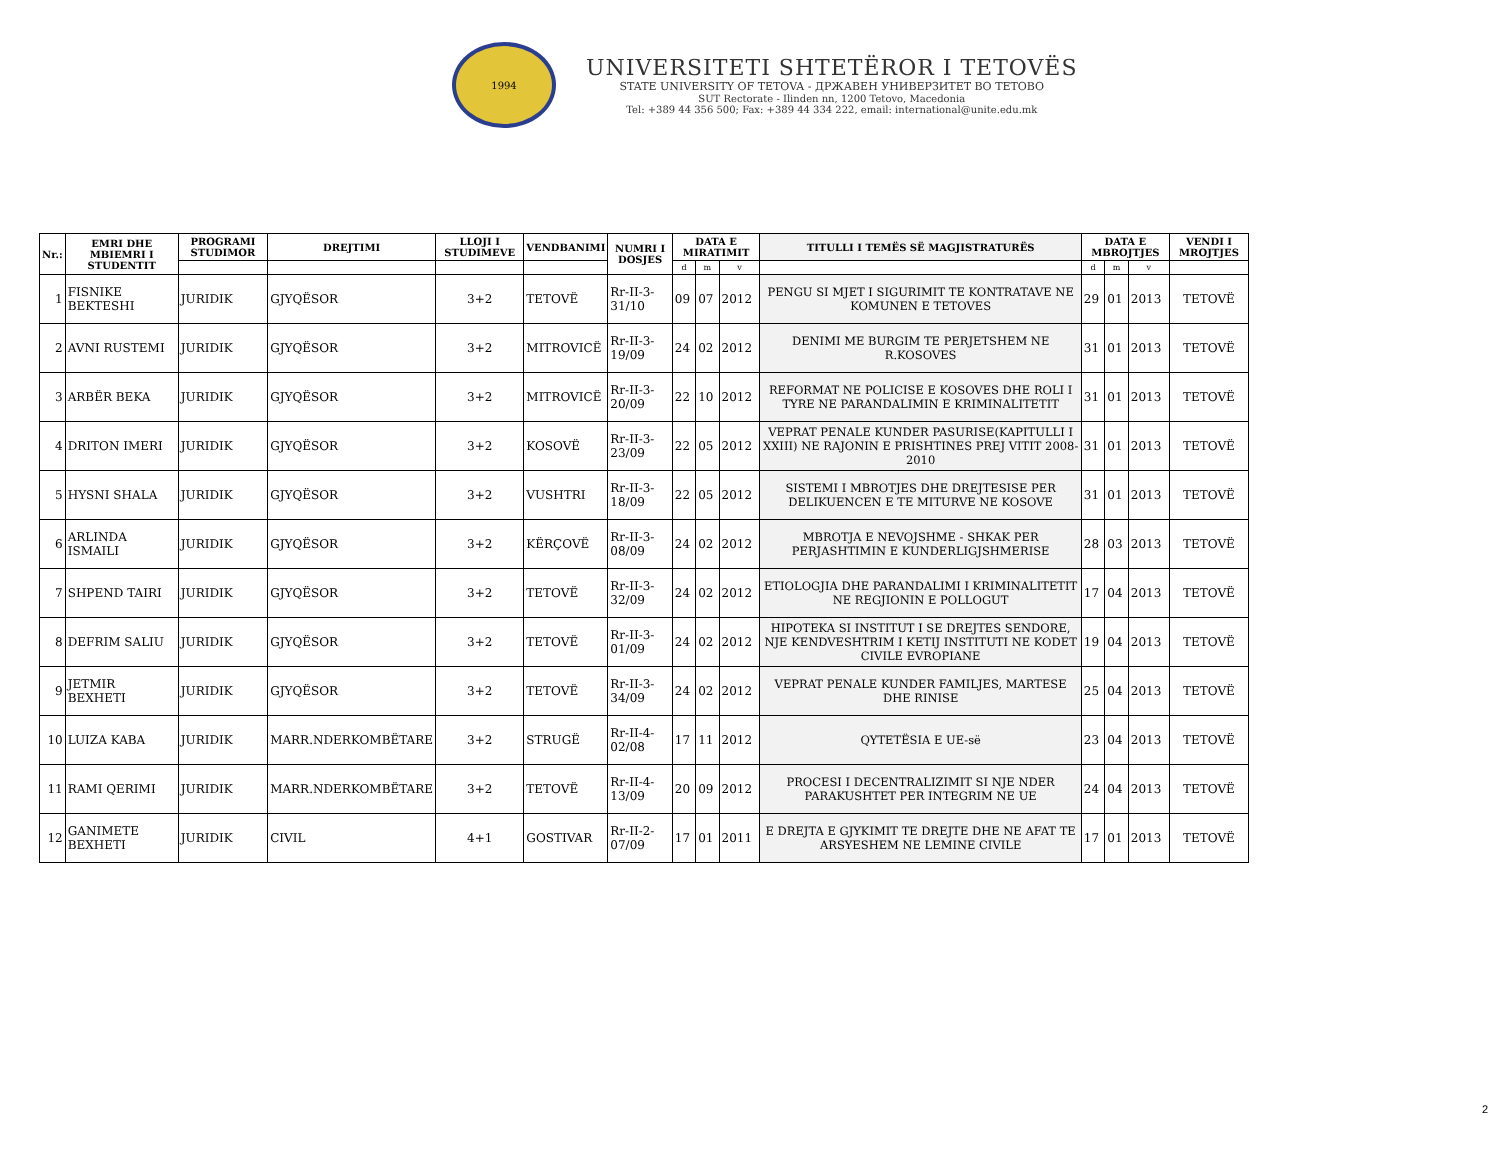1994
UNIVERSITETI SHTETËROR I TETOVËS
STATE UNIVERSITY OF TETOVA - ДРЖАВЕН УНИВЕРЗИТЕТ ВО ТЕТОВО
SUT Rectorate - Ilinden nn, 1200 Tetovo, Macedonia
Tel: +389 44 356 500; Fax: +389 44 334 222, email: international@unite.edu.mk
| Nr.: | EMRI DHE MBIEMRI I STUDENTIT | PROGRAMI STUDIMOR | DREJTIMI | LLOJI I STUDIMEVE | VENDBANIMI | NUMRI I DOSJES | DATA E MIRATIMIT | | | TITULLI I TEMËS SË MAGJISTRATURËS | DATA E MBROJTJES | | | VENDI I MROJTJES |
| --- | --- | --- | --- | --- | --- | --- | --- | --- | --- | --- | --- | --- | --- | --- |
| | | | | | | | d | m | v | | d | m | v | |
| 1 | FISNIKE BEKTESHI | JURIDIK | GJYQËSOR | 3+2 | TETOVË | Rr-II-3-31/10 | 09 | 07 | 2012 | PENGU SI MJET I SIGURIMIT TE KONTRATAVE NE KOMUNEN E TETOVES | 29 | 01 | 2013 | TETOVË |
| 2 | AVNI RUSTEMI | JURIDIK | GJYQËSOR | 3+2 | MITROVICË | Rr-II-3-19/09 | 24 | 02 | 2012 | DENIMI ME BURGIM TE PERJETSHEM NE R.KOSOVES | 31 | 01 | 2013 | TETOVË |
| 3 | ARBËR BEKA | JURIDIK | GJYQËSOR | 3+2 | MITROVICË | Rr-II-3-20/09 | 22 | 10 | 2012 | REFORMAT NE POLICISE E KOSOVES DHE ROLI I TYRE NE PARANDALIMIN E KRIMINALITETIT | 31 | 01 | 2013 | TETOVË |
| 4 | DRITON IMERI | JURIDIK | GJYQËSOR | 3+2 | KOSOVË | Rr-II-3-23/09 | 22 | 05 | 2012 | VEPRAT PENALE KUNDER PASURISE(KAPITULLI I XXIII) NE RAJONIN E PRISHTINES PREJ VITIT 2008-2010 | 31 | 01 | 2013 | TETOVË |
| 5 | HYSNI SHALA | JURIDIK | GJYQËSOR | 3+2 | VUSHTRI | Rr-II-3-18/09 | 22 | 05 | 2012 | SISTEMI I MBROTJES DHE DREJTESISE PER DELIKUENCEN E TE MITURVE NE KOSOVE | 31 | 01 | 2013 | TETOVË |
| 6 | ARLINDA ISMAILI | JURIDIK | GJYQËSOR | 3+2 | KËRÇOVË | Rr-II-3-08/09 | 24 | 02 | 2012 | MBROTJA E NEVOJSHME - SHKAK PER PERJASHTIMIN E KUNDERLIGJSHMERISE | 28 | 03 | 2013 | TETOVË |
| 7 | SHPEND TAIRI | JURIDIK | GJYQËSOR | 3+2 | TETOVË | Rr-II-3-32/09 | 24 | 02 | 2012 | ETIOLOGJIA DHE PARANDALIMI I KRIMINALITETIT NE REGJIONIN E POLLOGUT | 17 | 04 | 2013 | TETOVË |
| 8 | DEFRIM SALIU | JURIDIK | GJYQËSOR | 3+2 | TETOVË | Rr-II-3-01/09 | 24 | 02 | 2012 | HIPOTEKA SI INSTITUT I SE DREJTES SENDORE, NJE KENDVESHTRIM I KETIJ INSTITUTI NE KODET CIVILE EVROPIANE | 19 | 04 | 2013 | TETOVË |
| 9 | JETMIR BEXHETI | JURIDIK | GJYQËSOR | 3+2 | TETOVË | Rr-II-3-34/09 | 24 | 02 | 2012 | VEPRAT PENALE KUNDER FAMILJES, MARTESE DHE RINISE | 25 | 04 | 2013 | TETOVË |
| 10 | LUIZA KABA | JURIDIK | MARR.NDERKOMBËTARE | 3+2 | STRUGË | Rr-II-4-02/08 | 17 | 11 | 2012 | QYTETËSIA E UE-së | 23 | 04 | 2013 | TETOVË |
| 11 | RAMI QERIMI | JURIDIK | MARR.NDERKOMBËTARE | 3+2 | TETOVË | Rr-II-4-13/09 | 20 | 09 | 2012 | PROCESI I DECENTRALIZIMIT SI NJE NDER PARAKUSHTET PER INTEGRIM NE UE | 24 | 04 | 2013 | TETOVË |
| 12 | GANIMETE BEXHETI | JURIDIK | CIVIL | 4+1 | GOSTIVAR | Rr-II-2-07/09 | 17 | 01 | 2011 | E DREJTA E GJYKIMIT TE DREJTE DHE NE AFAT TE ARSYESHEM NE LEMINE CIVILE | 17 | 01 | 2013 | TETOVË |
2